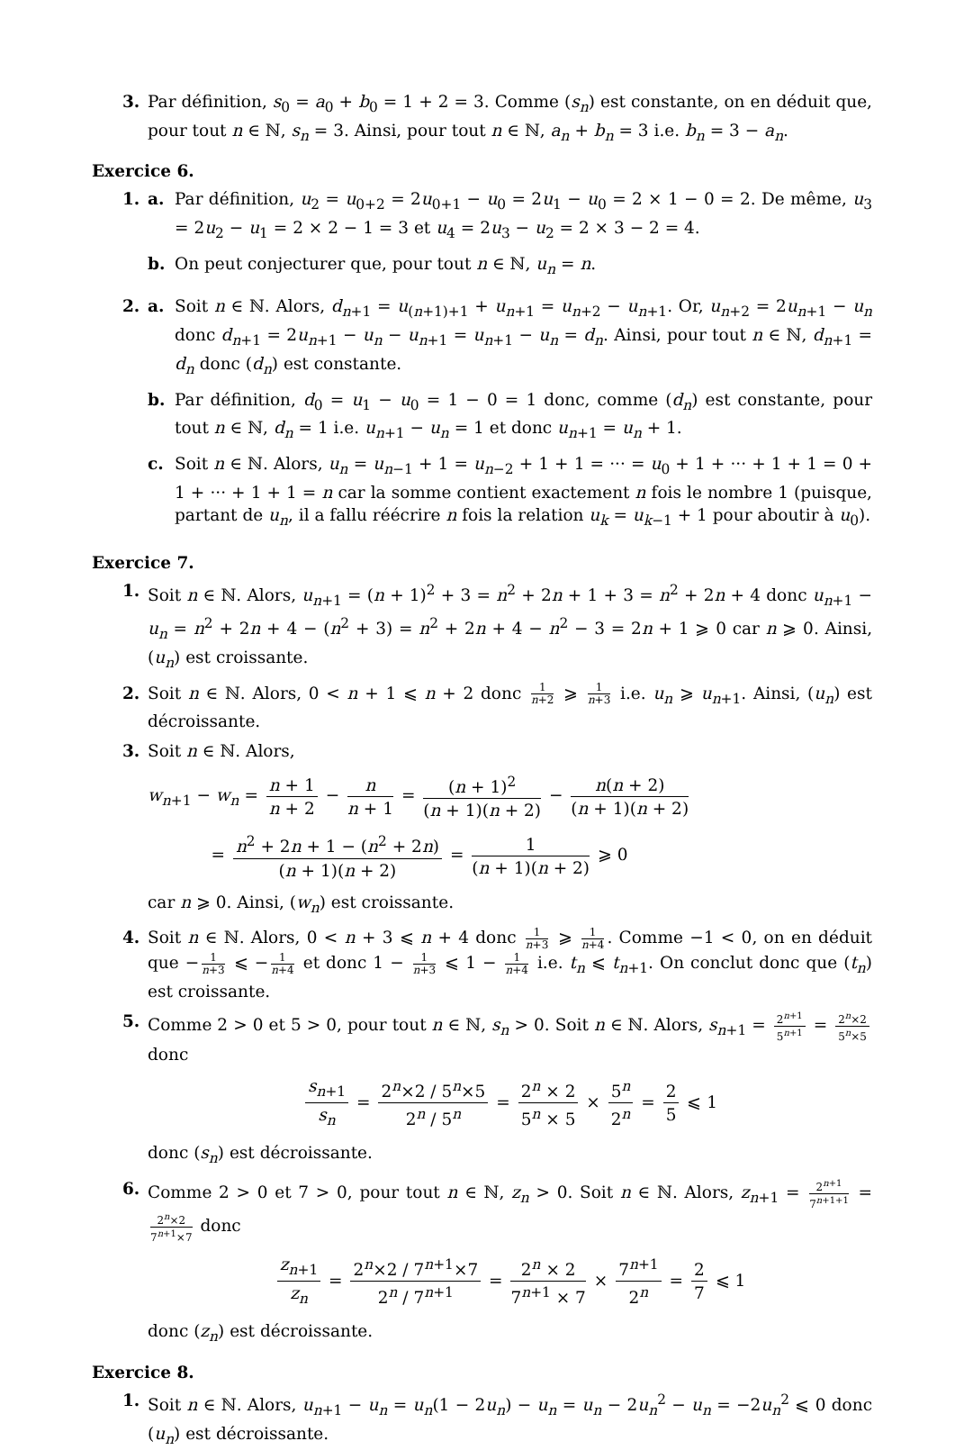3. Par définition, s<sub>0</sub> = a<sub>0</sub> + b<sub>0</sub> = 1 + 2 = 3. Comme (s<sub>n</sub>) est constante, on en déduit que, pour tout n ∈ ℕ, s<sub>n</sub> = 3. Ainsi, pour tout n ∈ ℕ, a<sub>n</sub> + b<sub>n</sub> = 3 i.e. b<sub>n</sub> = 3 − a<sub>n</sub>.
Exercice 6.
1. a. Par définition, u<sub>2</sub> = u<sub>0+2</sub> = 2u<sub>0+1</sub> − u<sub>0</sub> = 2u<sub>1</sub> − u<sub>0</sub> = 2 × 1 − 0 = 2. De même, u<sub>3</sub> = 2u<sub>2</sub> − u<sub>1</sub> = 2 × 2 − 1 = 3 et u<sub>4</sub> = 2u<sub>3</sub> − u<sub>2</sub> = 2 × 3 − 2 = 4.
b. On peut conjecturer que, pour tout n ∈ ℕ, u<sub>n</sub> = n.
2. a. Soit n ∈ ℕ. Alors, d<sub>n+1</sub> = u<sub>(n+1)+1</sub> + u<sub>n+1</sub> = u<sub>n+2</sub> − u<sub>n+1</sub>. Or, u<sub>n+2</sub> = 2u<sub>n+1</sub> − u<sub>n</sub> donc d<sub>n+1</sub> = 2u<sub>n+1</sub> − u<sub>n</sub> − u<sub>n+1</sub> = u<sub>n+1</sub> − u<sub>n</sub> = d<sub>n</sub>. Ainsi, pour tout n ∈ ℕ, d<sub>n+1</sub> = d<sub>n</sub> donc (d<sub>n</sub>) est constante.
b. Par définition, d<sub>0</sub> = u<sub>1</sub> − u<sub>0</sub> = 1 − 0 = 1 donc, comme (d<sub>n</sub>) est constante, pour tout n ∈ ℕ, d<sub>n</sub> = 1 i.e. u<sub>n+1</sub> − u<sub>n</sub> = 1 et donc u<sub>n+1</sub> = u<sub>n</sub> + 1.
c. Soit n ∈ ℕ. Alors, u<sub>n</sub> = u<sub>n−1</sub> + 1 = u<sub>n−2</sub> + 1 + 1 = ··· = u<sub>0</sub> + 1 + ··· + 1 + 1 = 0 + 1 + ··· + 1 + 1 = n car la somme contient exactement n fois le nombre 1 (puisque, partant de u<sub>n</sub>, il a fallu réécrire n fois la relation u<sub>k</sub> = u<sub>k−1</sub> + 1 pour aboutir à u<sub>0</sub>).
Exercice 7.
1. Soit n ∈ ℕ. Alors, u<sub>n+1</sub> = (n + 1)<sup>2</sup> + 3 = n<sup>2</sup> + 2n + 1 + 3 = n<sup>2</sup> + 2n + 4 donc u<sub>n+1</sub> − u<sub>n</sub> = n<sup>2</sup> + 2n + 4 − (n<sup>2</sup> + 3) = n<sup>2</sup> + 2n + 4 − n<sup>2</sup> − 3 = 2n + 1 ⩾ 0 car n ⩾ 0. Ainsi, (u<sub>n</sub>) est croissante.
2. Soit n ∈ ℕ. Alors, 0 < n + 1 ⩽ n + 2 donc 1 n+2 ⩾ 1 n+3 i.e. u<sub>n</sub> ⩾ u<sub>n+1</sub>. Ainsi, (u<sub>n</sub>) est décroissante.
3. Soit n ∈ ℕ. Alors,
w<sub>n+1</sub> − w<sub>n</sub> = n + 1 n + 2 − n n + 1 = (n + 1)<sup>2</sup> (n + 1)(n + 2) − n(n + 2) (n + 1)(n + 2)
= n<sup>2</sup> + 2n + 1 − (n<sup>2</sup> + 2n) (n + 1)(n + 2) = 1 (n + 1)(n + 2) ⩾ 0
car n ⩾ 0. Ainsi, (w<sub>n</sub>) est croissante.
4. Soit n ∈ ℕ. Alors, 0 < n + 3 ⩽ n + 4 donc 1 n+3 ⩾ 1 n+4. Comme −1 < 0, on en déduit que − 1 n+3 ⩽ − 1 n+4 et donc 1 − 1 n+3 ⩽ 1 − 1 n+4 i.e. t<sub>n</sub> ⩽ t<sub>n+1</sub>. On conclut donc que (t<sub>n</sub>) est croissante.
5. Comme 2 > 0 et 5 > 0, pour tout n ∈ ℕ, s<sub>n</sub> > 0. Soit n ∈ ℕ. Alors, s<sub>n+1</sub> = 2<sup>n+1</sup> 5<sup>n+1</sup> = 2<sup>n</sup>×2 5<sup>n</sup>×5 donc
s<sub>n+1</sub> s<sub>n</sub> = 2<sup>n</sup>×2 / 5<sup>n</sup>×5 2<sup>n</sup> / 5<sup>n</sup> = 2<sup>n</sup> × 2 5<sup>n</sup> × 5 × 5<sup>n</sup> 2<sup>n</sup> = 2 5 ⩽ 1
donc (s<sub>n</sub>) est décroissante.
6. Comme 2 > 0 et 7 > 0, pour tout n ∈ ℕ, z<sub>n</sub> > 0. Soit n ∈ ℕ. Alors, z<sub>n+1</sub> = 2<sup>n+1</sup> 7<sup>n+1+1</sup> = 2<sup>n</sup>×2 7<sup>n+1</sup>×7 donc
z<sub>n+1</sub> z<sub>n</sub> = 2<sup>n</sup>×2 / 7<sup>n+1</sup>×7 2<sup>n</sup> / 7<sup>n+1</sup> = 2<sup>n</sup> × 2 7<sup>n+1</sup> × 7 × 7<sup>n+1</sup> 2<sup>n</sup> = 2 7 ⩽ 1
donc (z<sub>n</sub>) est décroissante.
Exercice 8.
1. Soit n ∈ ℕ. Alors, u<sub>n+1</sub> − u<sub>n</sub> = u<sub>n</sub>(1 − 2u<sub>n</sub>) − u<sub>n</sub> = u<sub>n</sub> − 2u<sub>n</sub><sup>2</sup> − u<sub>n</sub> = −2u<sub>n</sub><sup>2</sup> ⩽ 0 donc (u<sub>n</sub>) est décroissante.